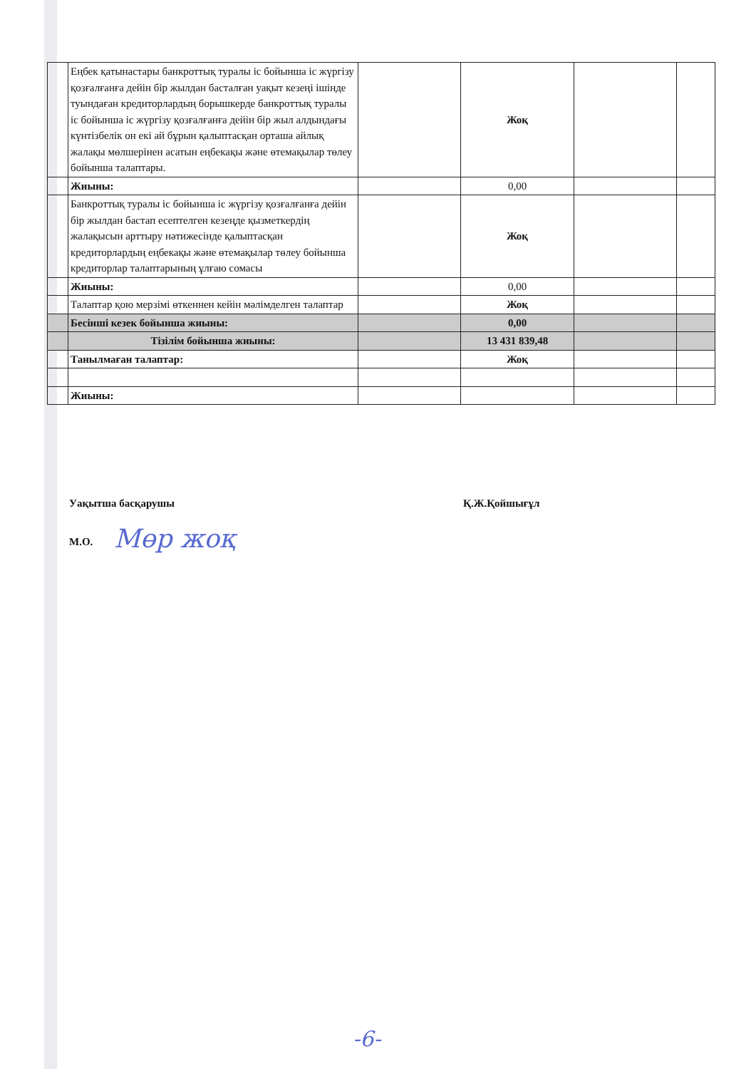| | Еңбек қатынастары банкроттық туралы іс бойынша іс жүргізу қозғалғанға дейін бір жылдан басталған уақыт кезеңі ішінде туындаған кредиторлардың борышкерде банкроттық туралы іс бойынша іс жүргізу қозғалғанға дейін бір жыл алдындағы күнтізбелік он екі ай бұрын қалыптасқан орташа айлық жалақы мөлшерінен асатын еңбекақы және өтемақылар төлеу бойынша талаптары. | | Жоқ | | |
| | Жиыны: | | 0,00 | | |
| | Банкроттық туралы іс бойынша іс жүргізу қозғалғанға дейін бір жылдан бастап есептелген кезеңде қызметкердің жалақысын арттыру нәтижесінде қалыптасқан кредиторлардың еңбекақы және өтемақылар төлеу бойынша кредиторлар талаптарының ұлғаю сомасы | | Жоқ | | |
| | Жиыны: | | 0,00 | | |
| | Талаптар қою мерзімі өткеннен кейін мәлімделген талаптар | | Жоқ | | |
| | Бесінші кезек бойынша жиыны: | | 0,00 | | |
| | Тізілім бойынша жиыны: | | 13 431 839,48 | | |
| | Танылмаған талаптар: | | Жоқ | | |
| | Жиыны: | | | | |
Уақытша басқарушы Қ.Ж.Қойшығұл
​
М.О. Мөр жоқ
-6-